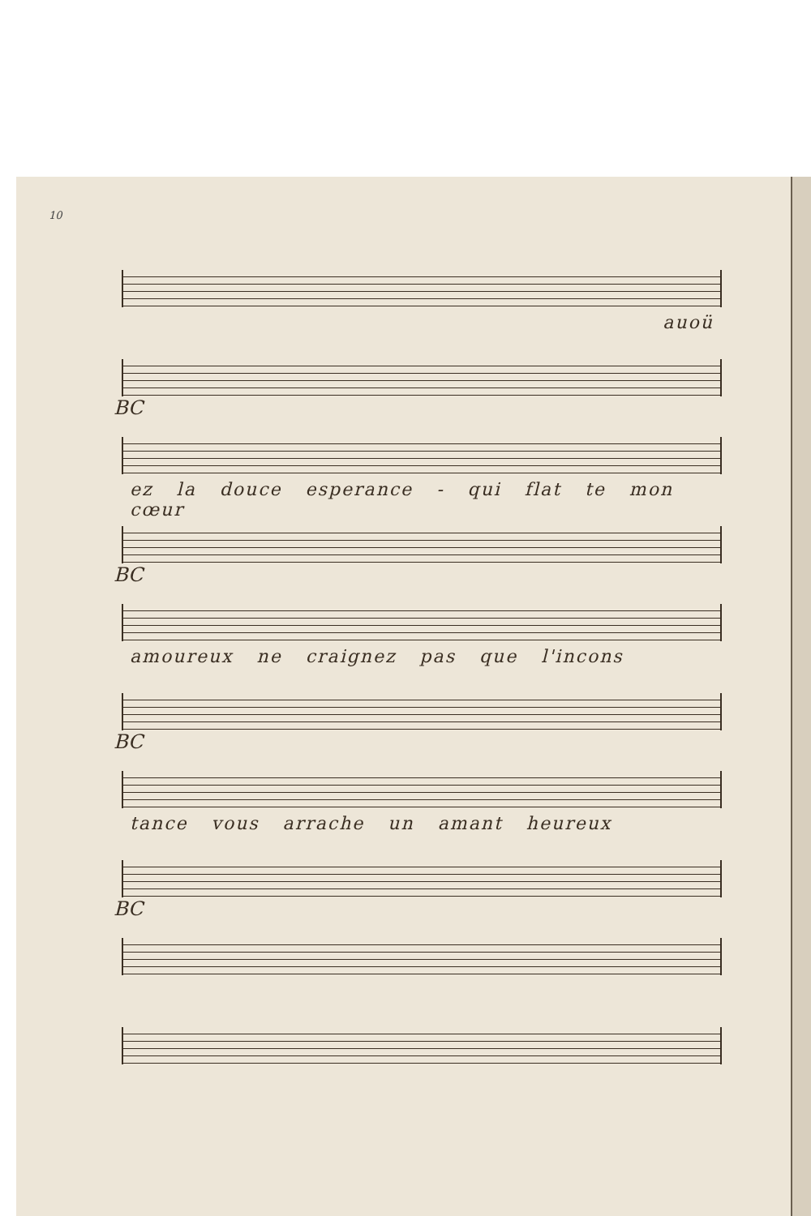10
auoü
BC
ez la douce esperance - qui flat te mon cœur
BC
amoureux ne craignez pas que l'incons
BC
tance vous arrache un amant heureux
BC